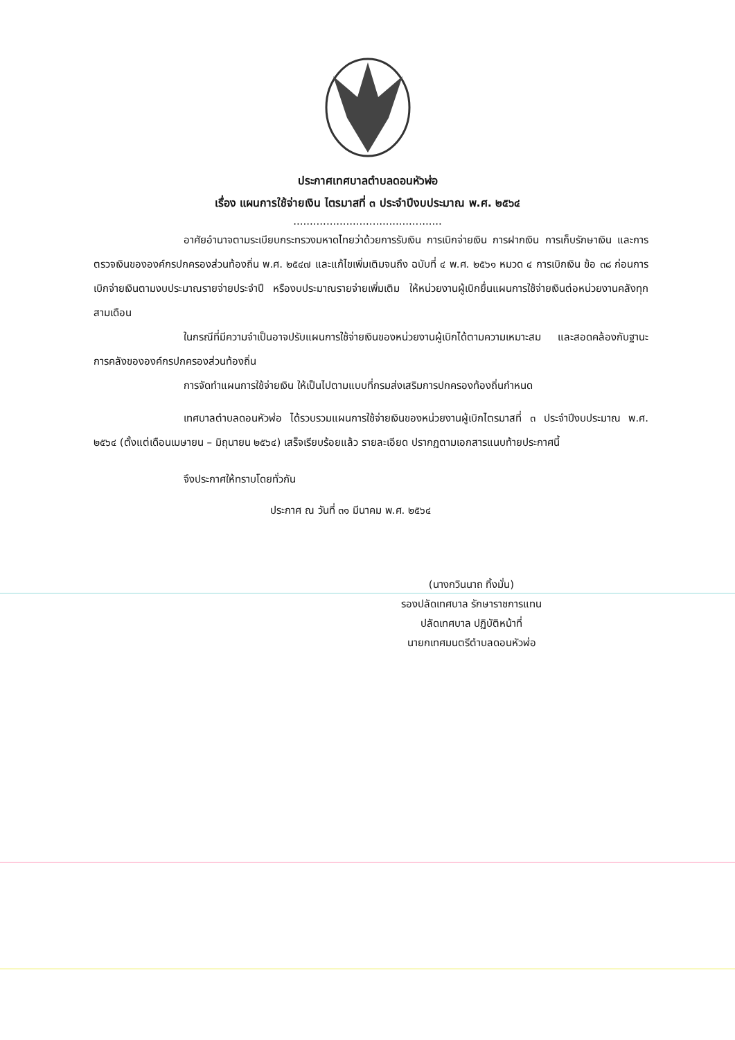ประกาศเทศบาลตำบลดอนหัวฬ่อ
เรื่อง แผนการใช้จ่ายเงิน ไตรมาสที่ ๓ ประจำปีงบประมาณ พ.ศ. ๒๕๖๔
.............................................
อาศัยอำนาจตามระเบียบกระทรวงมหาดไทยว่าด้วยการรับเงิน การเบิกจ่ายเงิน การฝากเงิน การเก็บรักษาเงิน และการตรวจเงินขององค์กรปกครองส่วนท้องถิ่น พ.ศ. ๒๕๔๗ และแก้ไขเพิ่มเติมจนถึง ฉบับที่ ๔ พ.ศ. ๒๕๖๑ หมวด ๔ การเบิกเงิน ข้อ ๓๘ ก่อนการเบิกจ่ายเงินตามงบประมาณรายจ่ายประจำปี หรืองบประมาณรายจ่ายเพิ่มเติม ให้หน่วยงานผู้เบิกยื่นแผนการใช้จ่ายเงินต่อหน่วยงานคลังทุกสามเดือน
ในกรณีที่มีความจำเป็นอาจปรับแผนการใช้จ่ายเงินของหน่วยงานผู้เบิกได้ตามความเหมาะสม และสอดคล้องกับฐานะการคลังขององค์กรปกครองส่วนท้องถิ่น
การจัดทำแผนการใช้จ่ายเงิน ให้เป็นไปตามแบบที่กรมส่งเสริมการปกครองท้องถิ่นกำหนด
เทศบาลตำบลดอนหัวฬ่อ ได้รวบรวมแผนการใช้จ่ายเงินของหน่วยงานผู้เบิกไตรมาสที่ ๓ ประจำปีงบประมาณ พ.ศ. ๒๕๖๔ (ตั้งแต่เดือนเมษายน – มิถุนายน ๒๕๖๔) เสร็จเรียบร้อยแล้ว รายละเอียด ปรากฏตามเอกสารแนบท้ายประกาศนี้
จึงประกาศให้ทราบโดยทั่วกัน
ประกาศ ณ วันที่ ๓๑ มีนาคม พ.ศ. ๒๕๖๔
(นางกวินนาถ ทิ้งมั่น)
รองปลัดเทศบาล รักษาราชการแทน
ปลัดเทศบาล ปฏิบัติหน้าที่
นายกเทศมนตรีตำบลดอนหัวฬ่อ